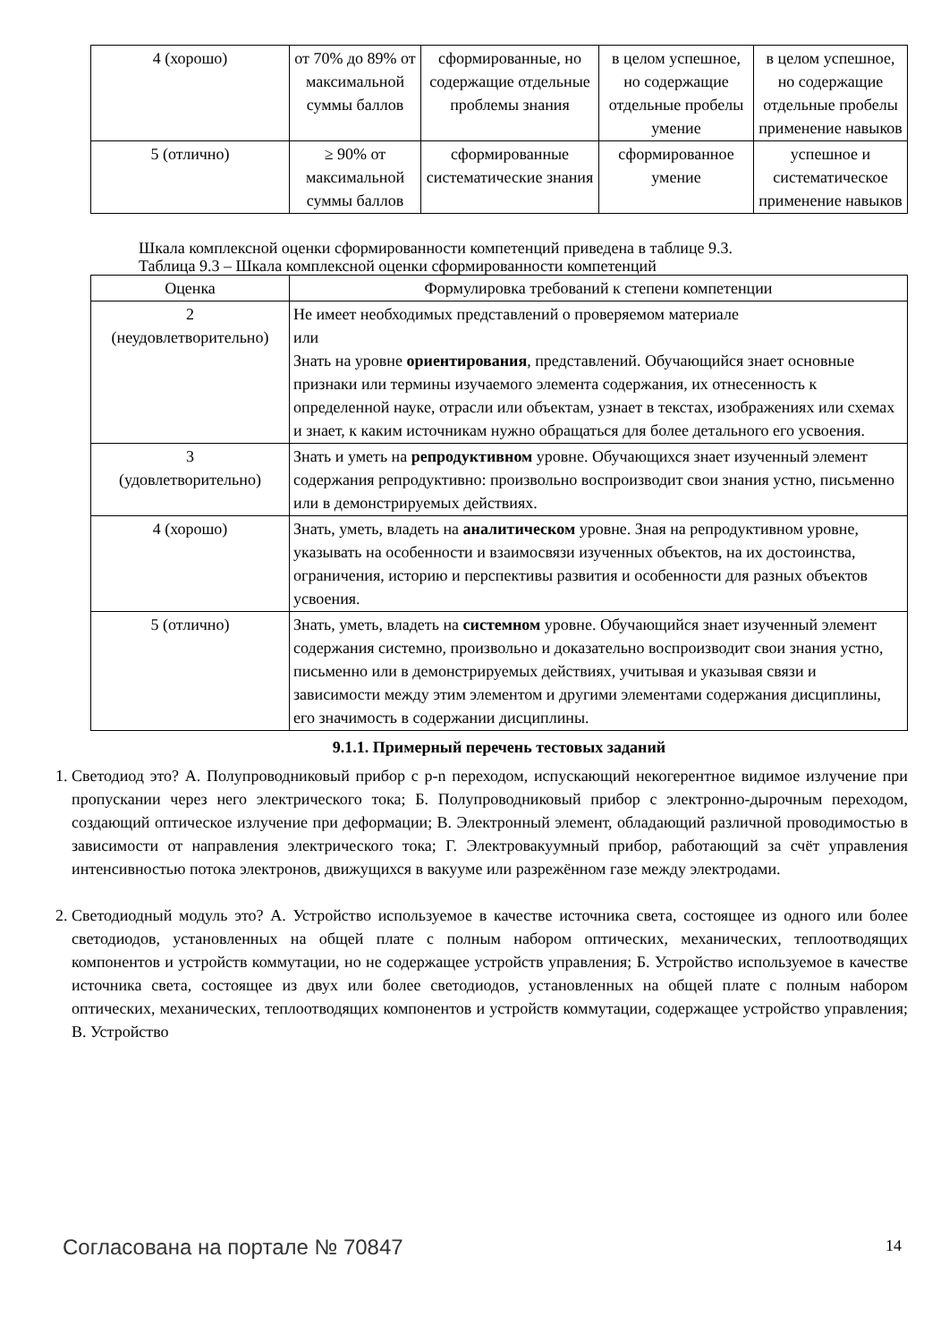| 4 (хорошо) | от 70% до 89% от максимальной суммы баллов | сформированные, но содержащие отдельные проблемы знания | в целом успешное, но содержащие отдельные пробелы умение | в целом успешное, но содержащие отдельные пробелы применение навыков |
| 5 (отлично) | ≥ 90% от максимальной суммы баллов | сформированные систематические знания | сформированное умение | успешное и систематическое применение навыков |
Шкала комплексной оценки сформированности компетенций приведена в таблице 9.3.
Таблица 9.3 – Шкала комплексной оценки сформированности компетенций
| Оценка | Формулировка требований к степени компетенции |
| --- | --- |
| 2 (неудовлетворительно) | Не имеет необходимых представлений о проверяемом материале или Знать на уровне ориентирования , представлений. Обучающийся знает основные признаки или термины изучаемого элемента содержания, их отнесенность к определенной науке, отрасли или объектам, узнает в текстах, изображениях или схемах и знает, к каким источникам нужно обращаться для более детального его усвоения. |
| 3 (удовлетворительно) | Знать и уметь на репродуктивном уровне. Обучающихся знает изученный элемент содержания репродуктивно: произвольно воспроизводит свои знания устно, письменно или в демонстрируемых действиях. |
| 4 (хорошо) | Знать, уметь, владеть на аналитическом уровне. Зная на репродуктивном уровне, указывать на особенности и взаимосвязи изученных объектов, на их достоинства, ограничения, историю и перспективы развития и особенности для разных объектов усвоения. |
| 5 (отлично) | Знать, уметь, владеть на системном уровне. Обучающийся знает изученный элемент содержания системно, произвольно и доказательно воспроизводит свои знания устно, письменно или в демонстрируемых действиях, учитывая и указывая связи и зависимости между этим элементом и другими элементами содержания дисциплины, его значимость в содержании дисциплины. |
9.1.1. Примерный перечень тестовых заданий
1. Светодиод это? А. Полупроводниковый прибор с p-n переходом, испускающий некогерентное видимое излучение при пропускании через него электрического тока; Б. Полупроводниковый прибор с электронно-дырочным переходом, создающий оптическое излучение при деформации; В. Электронный элемент, обладающий различной проводимостью в зависимости от направления электрического тока; Г. Электровакуумный прибор, работающий за счёт управления интенсивностью потока электронов, движущихся в вакууме или разрежённом газе между электродами.
2. Светодиодный модуль это? А. Устройство используемое в качестве источника света, состоящее из одного или более светодиодов, установленных на общей плате с полным набором оптических, механических, теплоотводящих компонентов и устройств коммутации, но не содержащее устройств управления; Б. Устройство используемое в качестве источника света, состоящее из двух или более светодиодов, установленных на общей плате с полным набором оптических, механических, теплоотводящих компонентов и устройств коммутации, содержащее устройство управления; В. Устройство
Согласована на портале № 70847 14